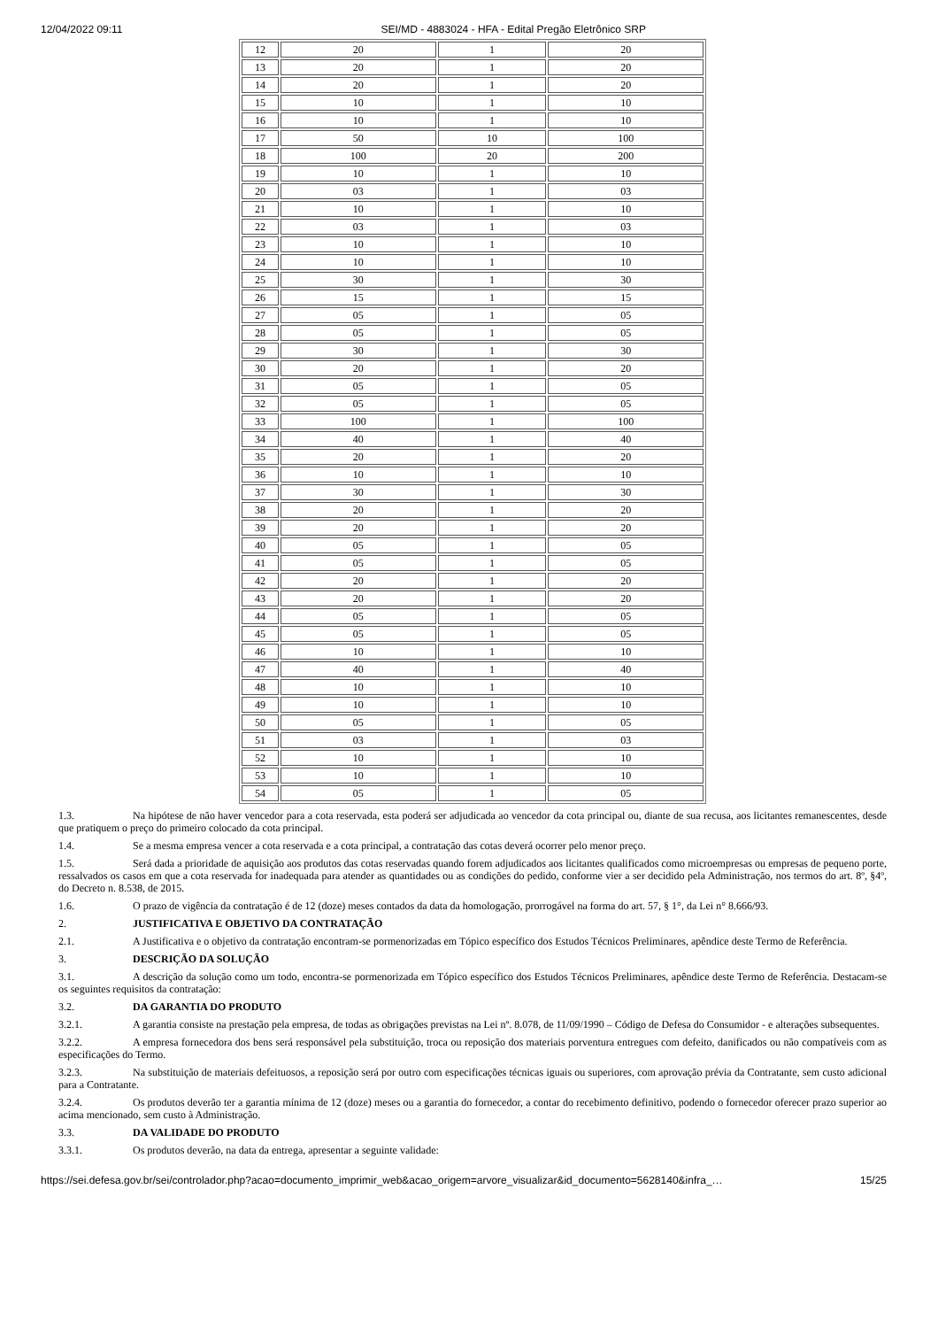12/04/2022 09:11 SEI/MD - 4883024 - HFA - Edital Pregão Eletrônico SRP
| 12 | 20 | 1 | 20 |
| 13 | 20 | 1 | 20 |
| 14 | 20 | 1 | 20 |
| 15 | 10 | 1 | 10 |
| 16 | 10 | 1 | 10 |
| 17 | 50 | 10 | 100 |
| 18 | 100 | 20 | 200 |
| 19 | 10 | 1 | 10 |
| 20 | 03 | 1 | 03 |
| 21 | 10 | 1 | 10 |
| 22 | 03 | 1 | 03 |
| 23 | 10 | 1 | 10 |
| 24 | 10 | 1 | 10 |
| 25 | 30 | 1 | 30 |
| 26 | 15 | 1 | 15 |
| 27 | 05 | 1 | 05 |
| 28 | 05 | 1 | 05 |
| 29 | 30 | 1 | 30 |
| 30 | 20 | 1 | 20 |
| 31 | 05 | 1 | 05 |
| 32 | 05 | 1 | 05 |
| 33 | 100 | 1 | 100 |
| 34 | 40 | 1 | 40 |
| 35 | 20 | 1 | 20 |
| 36 | 10 | 1 | 10 |
| 37 | 30 | 1 | 30 |
| 38 | 20 | 1 | 20 |
| 39 | 20 | 1 | 20 |
| 40 | 05 | 1 | 05 |
| 41 | 05 | 1 | 05 |
| 42 | 20 | 1 | 20 |
| 43 | 20 | 1 | 20 |
| 44 | 05 | 1 | 05 |
| 45 | 05 | 1 | 05 |
| 46 | 10 | 1 | 10 |
| 47 | 40 | 1 | 40 |
| 48 | 10 | 1 | 10 |
| 49 | 10 | 1 | 10 |
| 50 | 05 | 1 | 05 |
| 51 | 03 | 1 | 03 |
| 52 | 10 | 1 | 10 |
| 53 | 10 | 1 | 10 |
| 54 | 05 | 1 | 05 |
1.3. Na hipótese de não haver vencedor para a cota reservada, esta poderá ser adjudicada ao vencedor da cota principal ou, diante de sua recusa, aos licitantes remanescentes, desde que pratiquem o preço do primeiro colocado da cota principal.
1.4. Se a mesma empresa vencer a cota reservada e a cota principal, a contratação das cotas deverá ocorrer pelo menor preço.
1.5. Será dada a prioridade de aquisição aos produtos das cotas reservadas quando forem adjudicados aos licitantes qualificados como microempresas ou empresas de pequeno porte, ressalvados os casos em que a cota reservada for inadequada para atender as quantidades ou as condições do pedido, conforme vier a ser decidido pela Administração, nos termos do art. 8º, §4º, do Decreto n. 8.538, de 2015.
1.6. O prazo de vigência da contratação é de 12 (doze) meses contados da data da homologação, prorrogável na forma do art. 57, § 1°, da Lei n° 8.666/93.
2. JUSTIFICATIVA E OBJETIVO DA CONTRATAÇÃO
2.1. A Justificativa e o objetivo da contratação encontram-se pormenorizadas em Tópico específico dos Estudos Técnicos Preliminares, apêndice deste Termo de Referência.
3. DESCRIÇÃO DA SOLUÇÃO
3.1. A descrição da solução como um todo, encontra-se pormenorizada em Tópico específico dos Estudos Técnicos Preliminares, apêndice deste Termo de Referência. Destacam-se os seguintes requisitos da contratação:
3.2. DA GARANTIA DO PRODUTO
3.2.1. A garantia consiste na prestação pela empresa, de todas as obrigações previstas na Lei nº. 8.078, de 11/09/1990 – Código de Defesa do Consumidor - e alterações subsequentes.
3.2.2. A empresa fornecedora dos bens será responsável pela substituição, troca ou reposição dos materiais porventura entregues com defeito, danificados ou não compatíveis com as especificações do Termo.
3.2.3. Na substituição de materiais defeituosos, a reposição será por outro com especificações técnicas iguais ou superiores, com aprovação prévia da Contratante, sem custo adicional para a Contratante.
3.2.4. Os produtos deverão ter a garantia mínima de 12 (doze) meses ou a garantia do fornecedor, a contar do recebimento definitivo, podendo o fornecedor oferecer prazo superior ao acima mencionado, sem custo à Administração.
3.3. DA VALIDADE DO PRODUTO
3.3.1. Os produtos deverão, na data da entrega, apresentar a seguinte validade:
https://sei.defesa.gov.br/sei/controlador.php?acao=documento_imprimir_web&acao_origem=arvore_visualizar&id_documento=5628140&infra_… 15/25